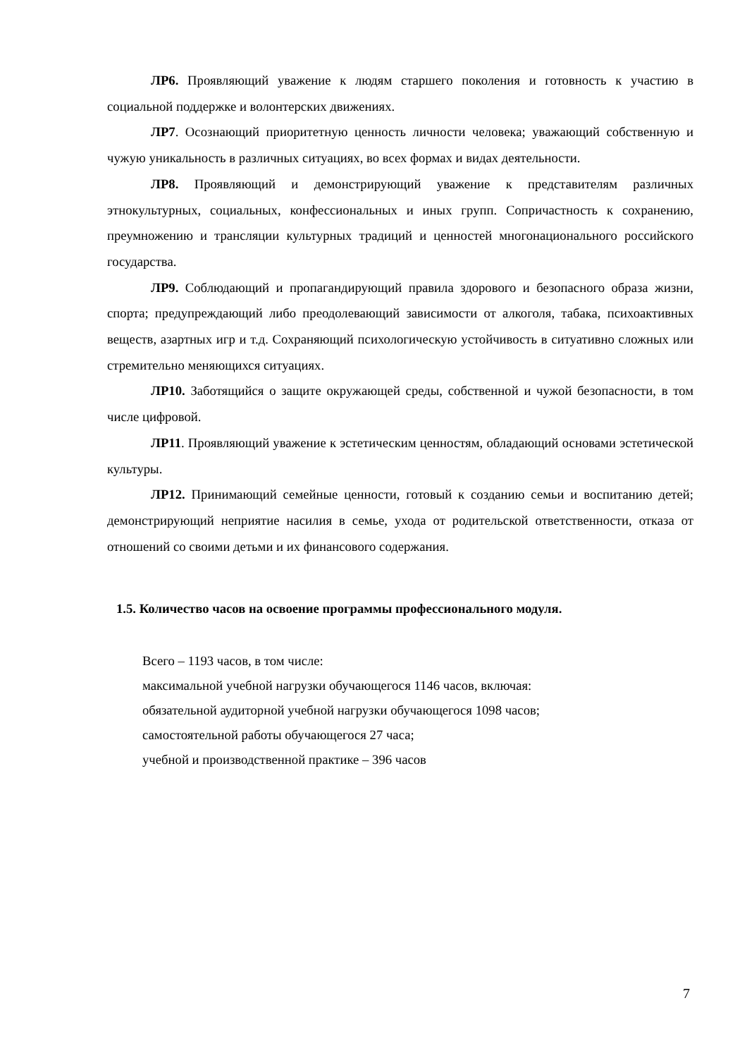ЛР6. Проявляющий уважение к людям старшего поколения и готовность к участию в социальной поддержке и волонтерских движениях.
ЛР7. Осознающий приоритетную ценность личности человека; уважающий собственную и чужую уникальность в различных ситуациях, во всех формах и видах деятельности.
ЛР8. Проявляющий и демонстрирующий уважение к представителям различных этнокультурных, социальных, конфессиональных и иных групп. Сопричастность к сохранению, преумножению и трансляции культурных традиций и ценностей многонационального российского государства.
ЛР9. Соблюдающий и пропагандирующий правила здорового и безопасного образа жизни, спорта; предупреждающий либо преодолевающий зависимости от алкоголя, табака, психоактивных веществ, азартных игр и т.д. Сохраняющий психологическую устойчивость в ситуативно сложных или стремительно меняющихся ситуациях.
ЛР10. Заботящийся о защите окружающей среды, собственной и чужой безопасности, в том числе цифровой.
ЛР11. Проявляющий уважение к эстетическим ценностям, обладающий основами эстетической культуры.
ЛР12. Принимающий семейные ценности, готовый к созданию семьи и воспитанию детей; демонстрирующий неприятие насилия в семье, ухода от родительской ответственности, отказа от отношений со своими детьми и их финансового содержания.
1.5. Количество часов на освоение программы профессионального модуля.
Всего – 1193 часов, в том числе:
максимальной учебной нагрузки обучающегося 1146 часов, включая:
обязательной аудиторной учебной нагрузки обучающегося 1098 часов;
самостоятельной работы обучающегося 27 часа;
учебной и производственной практике – 396 часов
7